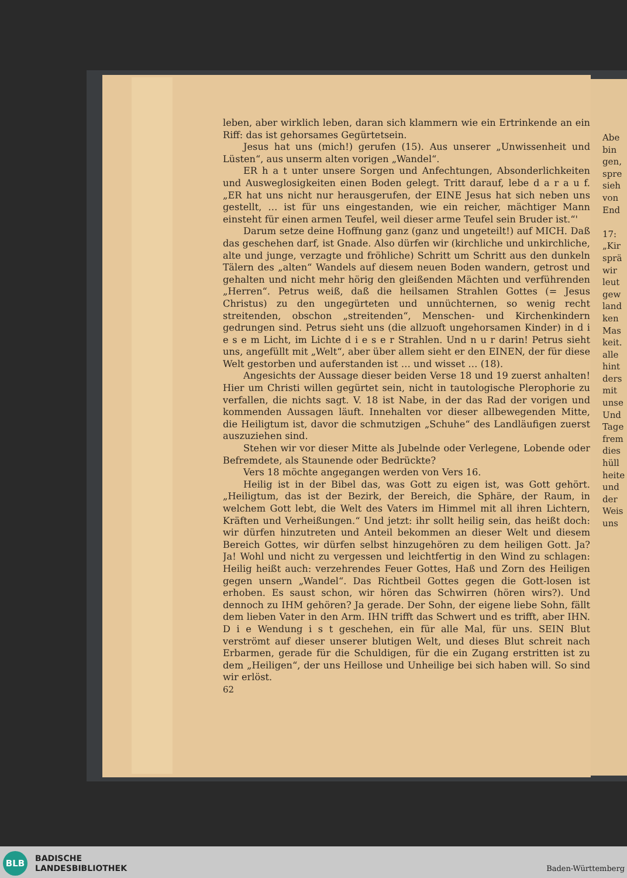leben, aber wirklich leben, daran sich klammern wie ein Ertrinkende an ein Riff: das ist gehorsames Gegürtetsein.
Jesus hat uns (mich!) gerufen (15). Aus unserer „Unwissenheit und Lüsten“, aus unserm alten vorigen „Wandel“.
ER h a t unter unsere Sorgen und Anfechtungen, Absonderlichkeiten und Ausweglosigkeiten einen Boden gelegt. Tritt darauf, lebe d a r a u f. „ER hat uns nicht nur herausgerufen, der EINE Jesus hat sich neben uns gestellt, … ist für uns eingestanden, wie ein reicher, mächtiger Mann einsteht für einen armen Teufel, weil dieser arme Teufel sein Bruder ist.“'
Darum setze deine Hoffnung ganz (ganz und ungeteilt!) auf MICH. Daß das geschehen darf, ist Gnade. Also dürfen wir (kirchliche und unkirchliche, alte und junge, verzagte und fröhliche) Schritt um Schritt aus den dunkeln Tälern des „alten“ Wandels auf diesem neuen Boden wandern, getrost und gehalten und nicht mehr hörig den gleißenden Mächten und verführenden „Herren“. Petrus weiß, daß die heilsamen Strahlen Gottes (= Jesus Christus) zu den ungegürteten und unnüchternen, so wenig recht streitenden, obschon „streitenden“, Menschen- und Kirchenkindern gedrungen sind. Petrus sieht uns (die allzuoft ungehorsamen Kinder) in d i e s e m Licht, im Lichte d i e s e r Strahlen. Und n u r darin! Petrus sieht uns, angefüllt mit „Welt“, aber über allem sieht er den EINEN, der für diese Welt gestorben und auferstanden ist … und wisset … (18).
Angesichts der Aussage dieser beiden Verse 18 und 19 zuerst anhalten! Hier um Christi willen gegürtet sein, nicht in tautologische Plerophorie zu verfallen, die nichts sagt. V. 18 ist Nabe, in der das Rad der vorigen und kommenden Aussagen läuft. Innehalten vor dieser allbewegenden Mitte, die Heiligtum ist, davor die schmutzigen „Schuhe“ des Landläufigen zuerst auszuziehen sind.
Stehen wir vor dieser Mitte als Jubelnde oder Verlegene, Lobende oder Befremdete, als Staunende oder Bedrückte?
Vers 18 möchte angegangen werden von Vers 16.
Heilig ist in der Bibel das, was Gott zu eigen ist, was Gott gehört. „Heiligtum, das ist der Bezirk, der Bereich, die Sphäre, der Raum, in welchem Gott lebt, die Welt des Vaters im Himmel mit all ihren Lichtern, Kräften und Verheißungen.“ Und jetzt: ihr sollt heilig sein, das heißt doch: wir dürfen hinzutreten und Anteil bekommen an dieser Welt und diesem Bereich Gottes, wir dürfen selbst hinzugehören zu dem heiligen Gott. Ja? Ja! Wohl und nicht zu vergessen und leichtfertig in den Wind zu schlagen: Heilig heißt auch: verzehrendes Feuer Gottes, Haß und Zorn des Heiligen gegen unsern „Wandel“. Das Richtbeil Gottes gegen die Gott-losen ist erhoben. Es saust schon, wir hören das Schwirren (hören wirs?). Und dennoch zu IHM gehören? Ja gerade. Der Sohn, der eigene liebe Sohn, fällt dem lieben Vater in den Arm. IHN trifft das Schwert und es trifft, aber IHN. D i e Wendung i s t geschehen, ein für alle Mal, für uns. SEIN Blut verströmt auf dieser unserer blutigen Welt, und dieses Blut schreit nach Erbarmen, gerade für die Schuldigen, für die ein Zugang erstritten ist zu dem „Heiligen“, der uns Heillose und Unheilige bei sich haben will. So sind wir erlöst.
62
Abe bin gen, spre sieh von End 17: „Kir sprä wir leut gew land ken Mas keit. alle hint ders mit unse Und Tage frem dies hüll heite und der Weis uns
BLB
BADISCHE
LANDESBIBLIOTHEK
Baden-Württemberg